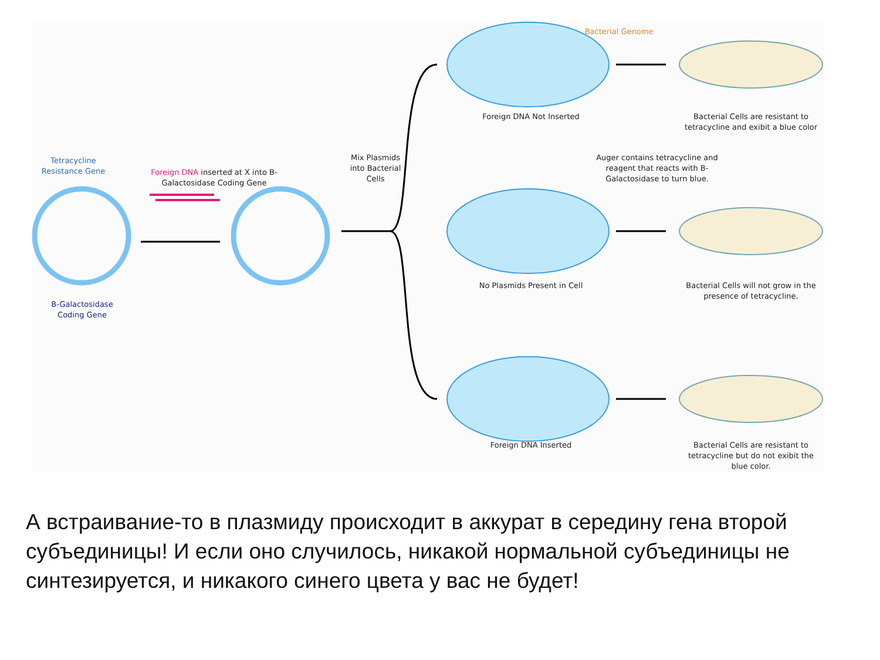Tetracycline Resistance Gene
Foreign DNA inserted at X into B-Galactosidase Coding Gene
B-Galactosidase Coding Gene
Mix Plasmids into Bacterial Cells
Bacterial Genome
Foreign DNA Not Inserted
Bacterial Cells are resistant to tetracycline and exibit a blue color
Auger contains tetracycline and reagent that reacts with B-Galactosidase to turn blue.
No Plasmids Present in Cell
Bacterial Cells will not grow in the presence of tetracycline.
Foreign DNA Inserted
Bacterial Cells are resistant to tetracycline but do not exibit the blue color.
А встраивание-то в плазмиду происходит в аккурат в середину гена второй субъединицы! И если оно случилось, никакой нормальной субъединицы не синтезируется, и никакого синего цвета у вас не будет!